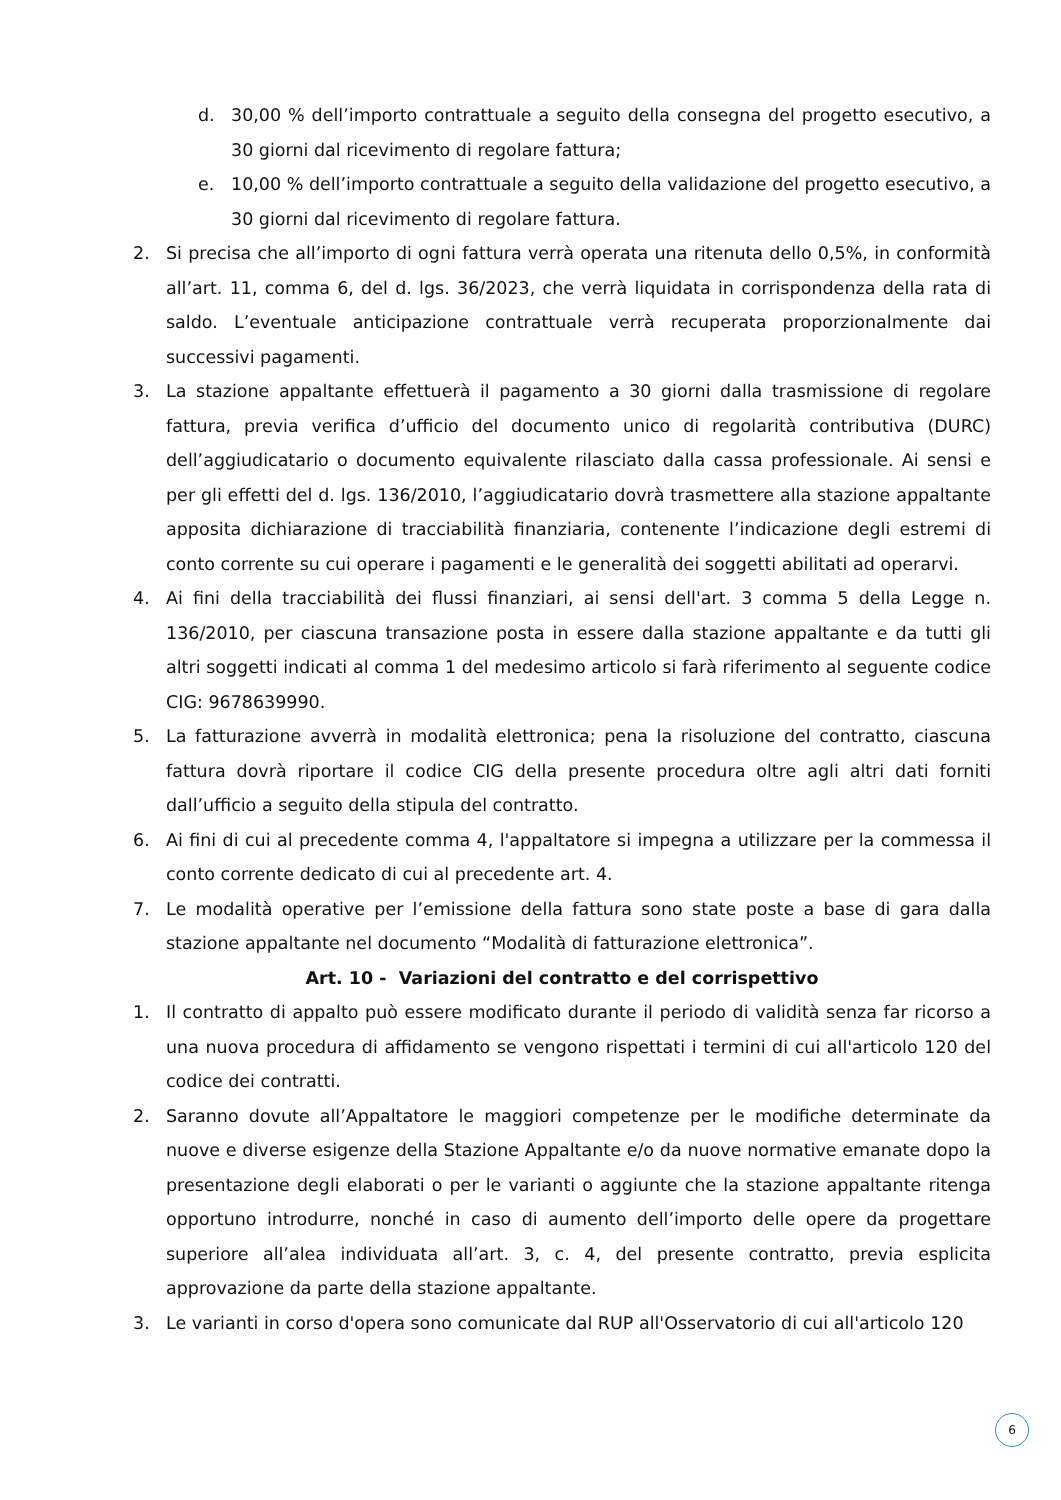d. 30,00 % dell’importo contrattuale a seguito della consegna del progetto esecutivo, a 30 giorni dal ricevimento di regolare fattura;
e. 10,00 % dell’importo contrattuale a seguito della validazione del progetto esecutivo, a 30 giorni dal ricevimento di regolare fattura.
2. Si precisa che all’importo di ogni fattura verrà operata una ritenuta dello 0,5%, in conformità all’art. 11, comma 6, del d. lgs. 36/2023, che verrà liquidata in corrispondenza della rata di saldo. L’eventuale anticipazione contrattuale verrà recuperata proporzionalmente dai successivi pagamenti.
3. La stazione appaltante effettuerà il pagamento a 30 giorni dalla trasmissione di regolare fattura, previa verifica d’ufficio del documento unico di regolarità contributiva (DURC) dell’aggiudicatario o documento equivalente rilasciato dalla cassa professionale. Ai sensi e per gli effetti del d. lgs. 136/2010, l’aggiudicatario dovrà trasmettere alla stazione appaltante apposita dichiarazione di tracciabilità finanziaria, contenente l’indicazione degli estremi di conto corrente su cui operare i pagamenti e le generalità dei soggetti abilitati ad operarvi.
4. Ai fini della tracciabilità dei flussi finanziari, ai sensi dell'art. 3 comma 5 della Legge n. 136/2010, per ciascuna transazione posta in essere dalla stazione appaltante e da tutti gli altri soggetti indicati al comma 1 del medesimo articolo si farà riferimento al seguente codice CIG: 9678639990.
5. La fatturazione avverrà in modalità elettronica; pena la risoluzione del contratto, ciascuna fattura dovrà riportare il codice CIG della presente procedura oltre agli altri dati forniti dall’ufficio a seguito della stipula del contratto.
6. Ai fini di cui al precedente comma 4, l'appaltatore si impegna a utilizzare per la commessa il conto corrente dedicato di cui al precedente art. 4.
7. Le modalità operative per l’emissione della fattura sono state poste a base di gara dalla stazione appaltante nel documento “Modalità di fatturazione elettronica”.
Art. 10 - Variazioni del contratto e del corrispettivo
1. Il contratto di appalto può essere modificato durante il periodo di validità senza far ricorso a una nuova procedura di affidamento se vengono rispettati i termini di cui all'articolo 120 del codice dei contratti.
2. Saranno dovute all’Appaltatore le maggiori competenze per le modifiche determinate da nuove e diverse esigenze della Stazione Appaltante e/o da nuove normative emanate dopo la presentazione degli elaborati o per le varianti o aggiunte che la stazione appaltante ritenga opportuno introdurre, nonché in caso di aumento dell’importo delle opere da progettare superiore all’alea individuata all’art. 3, c. 4, del presente contratto, previa esplicita approvazione da parte della stazione appaltante.
3. Le varianti in corso d'opera sono comunicate dal RUP all'Osservatorio di cui all'articolo 120
6